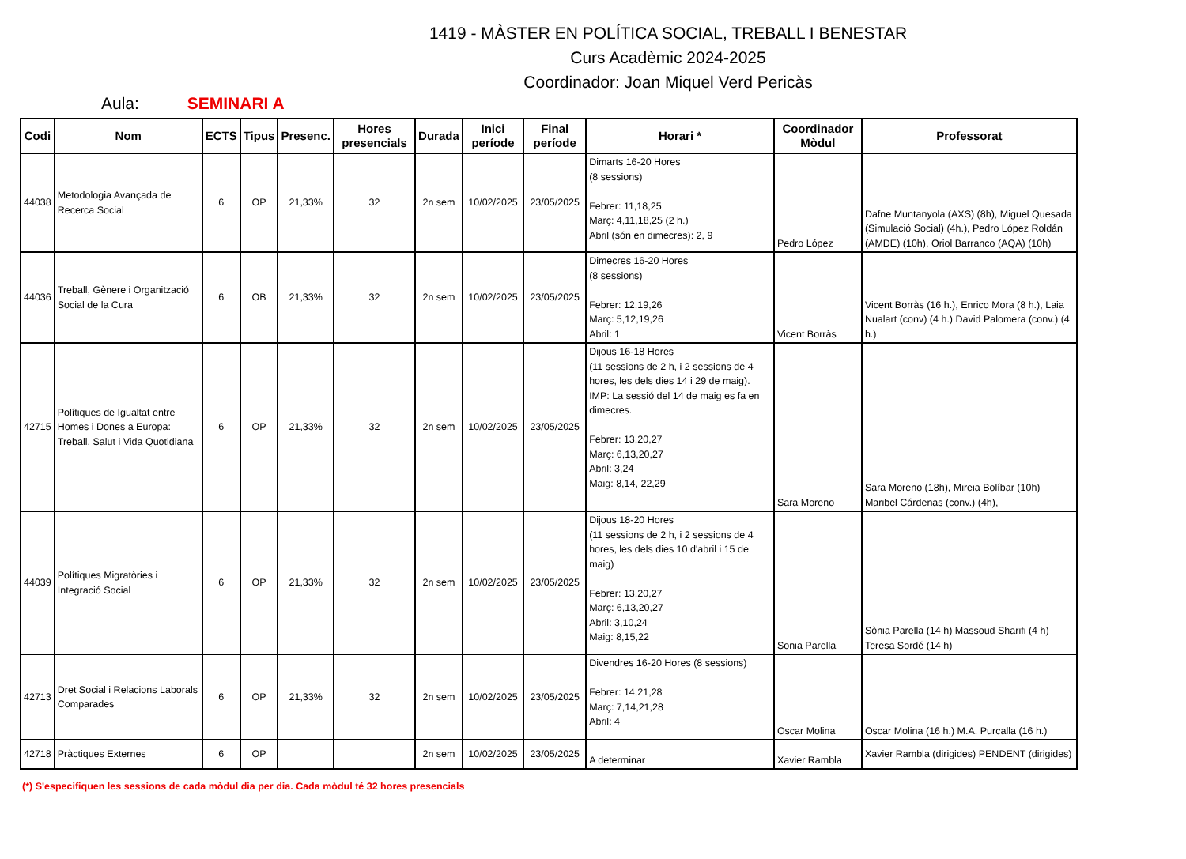1419 - MÀSTER EN POLÍTICA SOCIAL, TREBALL I BENESTAR
Curs Acadèmic 2024-2025
Coordinador: Joan Miquel Verd Pericàs
Aula: SEMINARI A
| Codi | Nom | ECTS | Tipus | Presenc. | Hores presencials | Durada | Inici període | Final període | Horari * | Coordinador Mòdul | Professorat |
| --- | --- | --- | --- | --- | --- | --- | --- | --- | --- | --- | --- |
| 44038 | Metodologia Avançada de Recerca Social | 6 | OP | 21,33% | 32 | 2n sem | 10/02/2025 | 23/05/2025 | Dimarts 16-20 Hores (8 sessions) Febrer: 11,18,25 Març: 4,11,18,25 (2 h.) Abril (són en dimecres): 2, 9 | Pedro López | Dafne Muntanyola (AXS) (8h), Miguel Quesada (Simulació Social) (4h.), Pedro López Roldán (AMDE) (10h), Oriol Barranco (AQA) (10h) |
| 44036 | Treball, Gènere i Organització Social de la Cura | 6 | OB | 21,33% | 32 | 2n sem | 10/02/2025 | 23/05/2025 | Dimecres 16-20 Hores (8 sessions) Febrer: 12,19,26 Març: 5,12,19,26 Abril: 1 | Vicent Borràs | Vicent Borràs (16 h.), Enrico Mora (8 h.), Laia Nualart (conv) (4 h.) David Palomera (conv.) (4 h.) |
| 42715 | Polítiques de Igualtat entre Homes i Dones a Europa: Treball, Salut i Vida Quotidiana | 6 | OP | 21,33% | 32 | 2n sem | 10/02/2025 | 23/05/2025 | Dijous 16-18 Hores (11 sessions de 2 h, i 2 sessions de 4 hores, les dels dies 14 i 29 de maig). IMP: La sessió del 14 de maig es fa en dimecres. Febrer: 13,20,27 Març: 6,13,20,27 Abril: 3,24 Maig: 8,14, 22,29 | Sara Moreno | Sara Moreno (18h), Mireia Bolíbar (10h) Maribel Cárdenas (conv.) (4h), |
| 44039 | Polítiques Migratòries i Integració Social | 6 | OP | 21,33% | 32 | 2n sem | 10/02/2025 | 23/05/2025 | Dijous 18-20 Hores (11 sessions de 2 h, i 2 sessions de 4 hores, les dels dies 10 d'abril i 15 de maig) Febrer: 13,20,27 Març: 6,13,20,27 Abril: 3,10,24 Maig: 8,15,22 | Sonia Parella | Sònia Parella (14 h) Massoud Sharifi (4 h) Teresa Sordé (14 h) |
| 42713 | Dret Social i Relacions Laborals Comparades | 6 | OP | 21,33% | 32 | 2n sem | 10/02/2025 | 23/05/2025 | Divendres 16-20 Hores (8 sessions) Febrer: 14,21,28 Març: 7,14,21,28 Abril: 4 | Oscar Molina | Oscar Molina (16 h.) M.A. Purcalla (16 h.) |
| 42718 | Pràctiques Externes | 6 | OP | | | 2n sem | 10/02/2025 | 23/05/2025 | A determinar | Xavier Rambla | Xavier Rambla (dirigides) PENDENT (dirigides) |
(*) S'especifiquen les sessions de cada mòdul dia per dia. Cada mòdul té 32 hores presencials